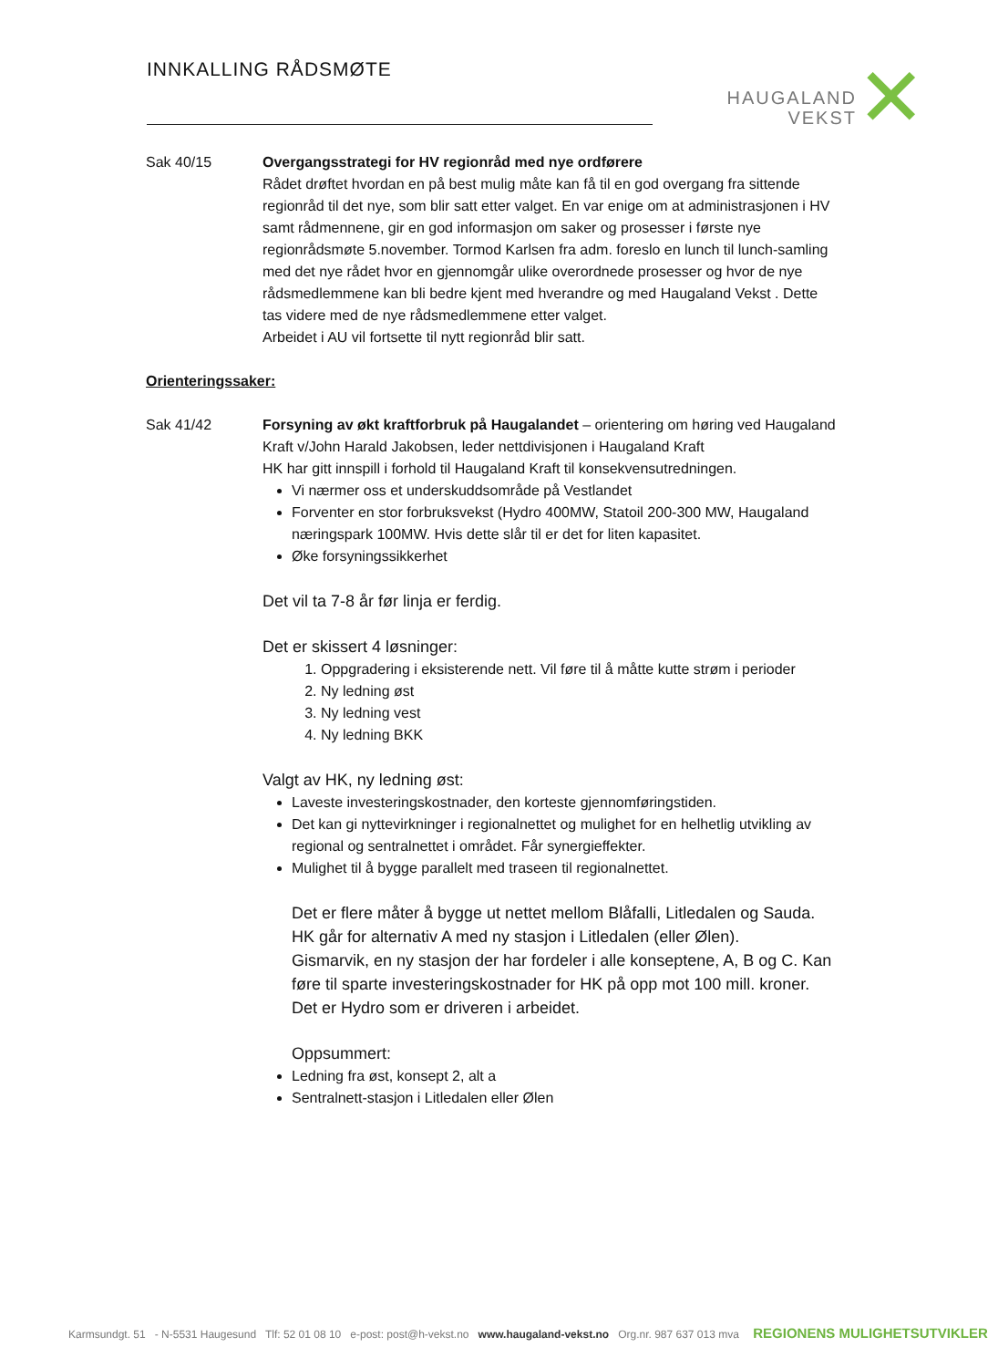INNKALLING RÅDSMØTE
HAUGALAND
VEKST
✕
Sak 40/15 Overgangsstrategi for HV regionråd med nye ordførere
Rådet drøftet hvordan en på best mulig måte kan få til en god overgang fra sittende regionråd til det nye, som blir satt etter valget. En var enige om at administrasjonen i HV samt rådmennene, gir en god informasjon om saker og prosesser i første nye regionrådsmøte 5.november. Tormod Karlsen fra adm. foreslo en lunch til lunch-samling med det nye rådet hvor en gjennomgår ulike overordnede prosesser og hvor de nye rådsmedlemmene kan bli bedre kjent med hverandre og med Haugaland Vekst . Dette tas videre med de nye rådsmedlemmene etter valget.
Arbeidet i AU vil fortsette til nytt regionråd blir satt.
Orienteringssaker:
Sak 41/42 Forsyning av økt kraftforbruk på Haugalandet – orientering om høring ved Haugaland Kraft v/John Harald Jakobsen, leder nettdivisjonen i Haugaland Kraft
HK har gitt innspill i forhold til Haugaland Kraft til konsekvensutredningen.
Vi nærmer oss et underskuddsområde på Vestlandet
Forventer en stor forbruksvekst (Hydro 400MW, Statoil 200-300 MW, Haugaland næringspark 100MW. Hvis dette slår til er det for liten kapasitet.
Øke forsyningssikkerhet
Det vil ta 7-8 år før linja er ferdig.
Det er skissert 4 løsninger:
1. Oppgradering i eksisterende nett. Vil føre til å måtte kutte strøm i perioder
2. Ny ledning øst
3. Ny ledning vest
4. Ny ledning BKK
Valgt av HK, ny ledning øst:
Laveste investeringskostnader, den korteste gjennomføringstiden.
Det kan gi nyttevirkninger i regionalnettet og mulighet for en helhetlig utvikling av regional og sentralnettet i området. Får synergieffekter.
Mulighet til å bygge parallelt med traseen til regionalnettet.
Det er flere måter å bygge ut nettet mellom Blåfalli, Litledalen og Sauda. HK går for alternativ A med ny stasjon i Litledalen (eller Ølen).
Gismarvik, en ny stasjon der har fordeler i alle konseptene, A, B og C. Kan føre til sparte investeringskostnader for HK på opp mot 100 mill. kroner. Det er Hydro som er driveren i arbeidet.
Oppsummert:
Ledning fra øst, konsept 2, alt a
Sentralnett-stasjon i Litledalen eller Ølen
Karmsundgt. 51 - N-5531 Haugesund Tlf: 52 01 08 10 e-post: post@h-vekst.no www.haugaland-vekst.no Org.nr. 987 637 013 mva REGIONENS MULIGHETSUTVIKLER